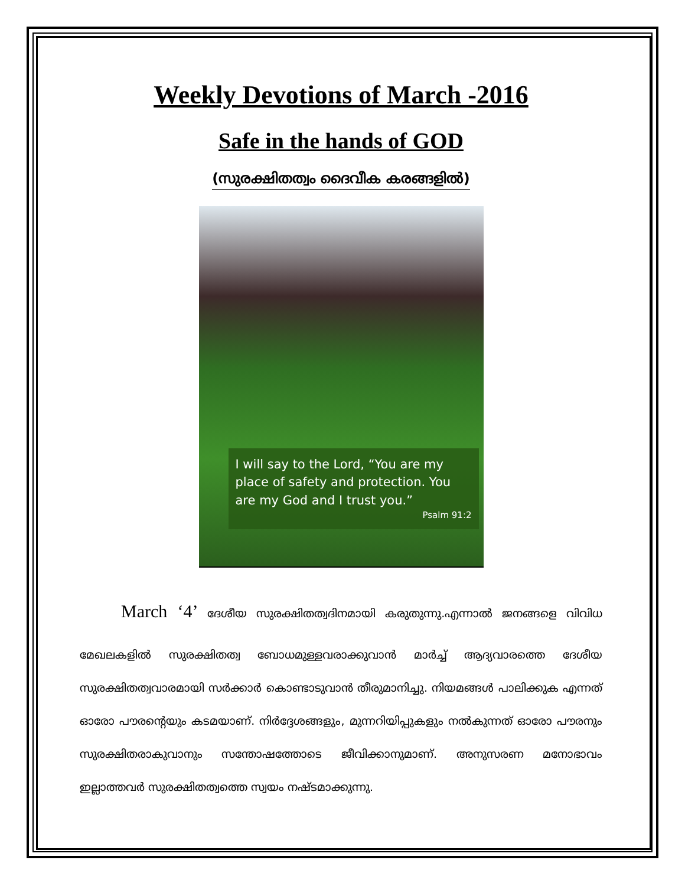Weekly Devotions of March -2016
Safe in the hands of GOD
(സുരക്ഷിതത്വം ദൈവീക കരങ്ങളിൽ)
I will say to the Lord, “You are my place of safety and protection. You are my God and I trust you.”
Psalm 91:2
March ‘4’ ദേശീയ സുരക്ഷിതത്വദിനമായി കരുതുന്നു.എന്നാൽ ജനങ്ങളെ വിവിധ മേഖലകളിൽ സുരക്ഷിതത്വ ബോധമുള്ളവരാക്കുവാൻ മാർച്ച് ആദ്യവാരത്തെ ദേശീയ സുരക്ഷിതത്വവാരമായി സർക്കാർ കൊണ്ടാടുവാൻ തീരുമാനിച്ചു. നിയമങ്ങൾ പാലിക്കുക എന്നത് ഓരോ പൗരന്റെയും കടമയാണ്. നിർദ്ദേശങ്ങളും, മുന്നറിയിപ്പുകളും നൽകുന്നത് ഓരോ പൗരനും സുരക്ഷിതരാകുവാനും സന്തോഷത്തോടെ ജീവിക്കാനുമാണ്. അനുസരണ മനോഭാവം ഇല്ലാത്തവർ സുരക്ഷിതത്വത്തെ സ്വയം നഷ്ടമാക്കുന്നു.